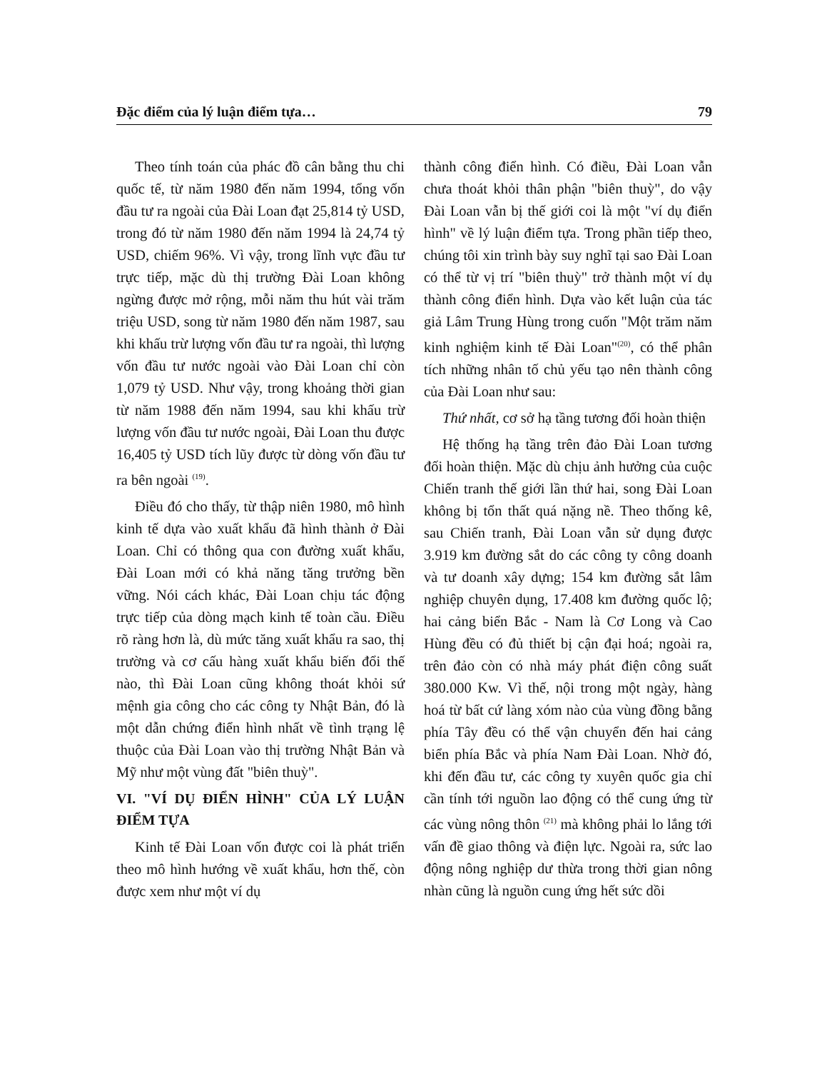Đặc điểm của lý luận điểm tựa… 79
Theo tính toán của phác đồ cân bằng thu chi quốc tế, từ năm 1980 đến năm 1994, tổng vốn đầu tư ra ngoài của Đài Loan đạt 25,814 tỷ USD, trong đó từ năm 1980 đến năm 1994 là 24,74 tỷ USD, chiếm 96%. Vì vậy, trong lĩnh vực đầu tư trực tiếp, mặc dù thị trường Đài Loan không ngừng được mở rộng, mỗi năm thu hút vài trăm triệu USD, song từ năm 1980 đến năm 1987, sau khi khấu trừ lượng vốn đầu tư ra ngoài, thì lượng vốn đầu tư nước ngoài vào Đài Loan chỉ còn 1,079 tỷ USD. Như vậy, trong khoảng thời gian từ năm 1988 đến năm 1994, sau khi khấu trừ lượng vốn đầu tư nước ngoài, Đài Loan thu được 16,405 tỷ USD tích lũy được từ dòng vốn đầu tư ra bên ngoài <sup>(19)</sup>.
Điều đó cho thấy, từ thập niên 1980, mô hình kinh tế dựa vào xuất khẩu đã hình thành ở Đài Loan. Chỉ có thông qua con đường xuất khẩu, Đài Loan mới có khả năng tăng trưởng bền vững. Nói cách khác, Đài Loan chịu tác động trực tiếp của dòng mạch kinh tế toàn cầu. Điều rõ ràng hơn là, dù mức tăng xuất khẩu ra sao, thị trường và cơ cấu hàng xuất khẩu biến đổi thế nào, thì Đài Loan cũng không thoát khỏi sứ mệnh gia công cho các công ty Nhật Bản, đó là một dẫn chứng điển hình nhất về tình trạng lệ thuộc của Đài Loan vào thị trường Nhật Bản và Mỹ như một vùng đất "biên thuỳ".
VI. "VÍ DỤ ĐIỂN HÌNH" CỦA LÝ LUẬN ĐIỂM TỰA
Kinh tế Đài Loan vốn được coi là phát triển theo mô hình hướng về xuất khẩu, hơn thế, còn được xem như một ví dụ
thành công điển hình. Có điều, Đài Loan vẫn chưa thoát khỏi thân phận "biên thuỳ", do vậy Đài Loan vẫn bị thế giới coi là một "ví dụ điển hình" về lý luận điểm tựa. Trong phần tiếp theo, chúng tôi xin trình bày suy nghĩ tại sao Đài Loan có thể từ vị trí "biên thuỳ" trở thành một ví dụ thành công điển hình. Dựa vào kết luận của tác giả Lâm Trung Hùng trong cuốn "Một trăm năm kinh nghiệm kinh tế Đài Loan"<sup>(20)</sup>, có thể phân tích những nhân tố chủ yếu tạo nên thành công của Đài Loan như sau:
Thứ nhất, cơ sở hạ tầng tương đối hoàn thiện
Hệ thống hạ tầng trên đảo Đài Loan tương đối hoàn thiện. Mặc dù chịu ảnh hưởng của cuộc Chiến tranh thế giới lần thứ hai, song Đài Loan không bị tổn thất quá nặng nề. Theo thống kê, sau Chiến tranh, Đài Loan vẫn sử dụng được 3.919 km đường sắt do các công ty công doanh và tư doanh xây dựng; 154 km đường sắt lâm nghiệp chuyên dụng, 17.408 km đường quốc lộ; hai cảng biển Bắc - Nam là Cơ Long và Cao Hùng đều có đủ thiết bị cận đại hoá; ngoài ra, trên đảo còn có nhà máy phát điện công suất 380.000 Kw. Vì thế, nội trong một ngày, hàng hoá từ bất cứ làng xóm nào của vùng đồng bằng phía Tây đều có thể vận chuyển đến hai cảng biển phía Bắc và phía Nam Đài Loan. Nhờ đó, khi đến đầu tư, các công ty xuyên quốc gia chỉ cần tính tới nguồn lao động có thể cung ứng từ các vùng nông thôn <sup>(21)</sup> mà không phải lo lắng tới vấn đề giao thông và điện lực. Ngoài ra, sức lao động nông nghiệp dư thừa trong thời gian nông nhàn cũng là nguồn cung ứng hết sức dồi